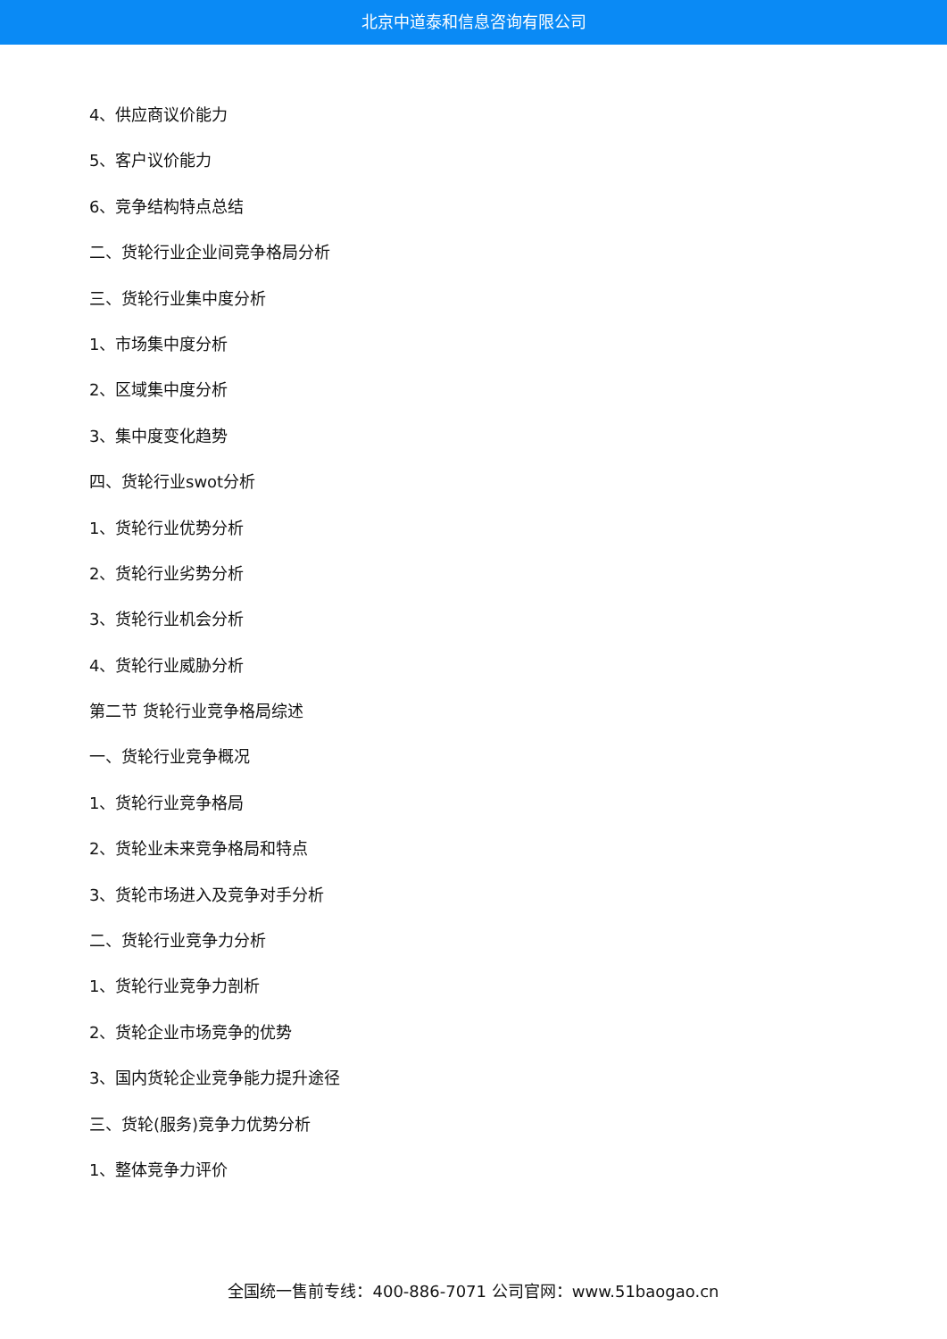北京中道泰和信息咨询有限公司
4、供应商议价能力
5、客户议价能力
6、竞争结构特点总结
二、货轮行业企业间竞争格局分析
三、货轮行业集中度分析
1、市场集中度分析
2、区域集中度分析
3、集中度变化趋势
四、货轮行业swot分析
1、货轮行业优势分析
2、货轮行业劣势分析
3、货轮行业机会分析
4、货轮行业威胁分析
第二节 货轮行业竞争格局综述
一、货轮行业竞争概况
1、货轮行业竞争格局
2、货轮业未来竞争格局和特点
3、货轮市场进入及竞争对手分析
二、货轮行业竞争力分析
1、货轮行业竞争力剖析
2、货轮企业市场竞争的优势
3、国内货轮企业竞争能力提升途径
三、货轮(服务)竞争力优势分析
1、整体竞争力评价
全国统一售前专线：400-886-7071 公司官网：www.51baogao.cn